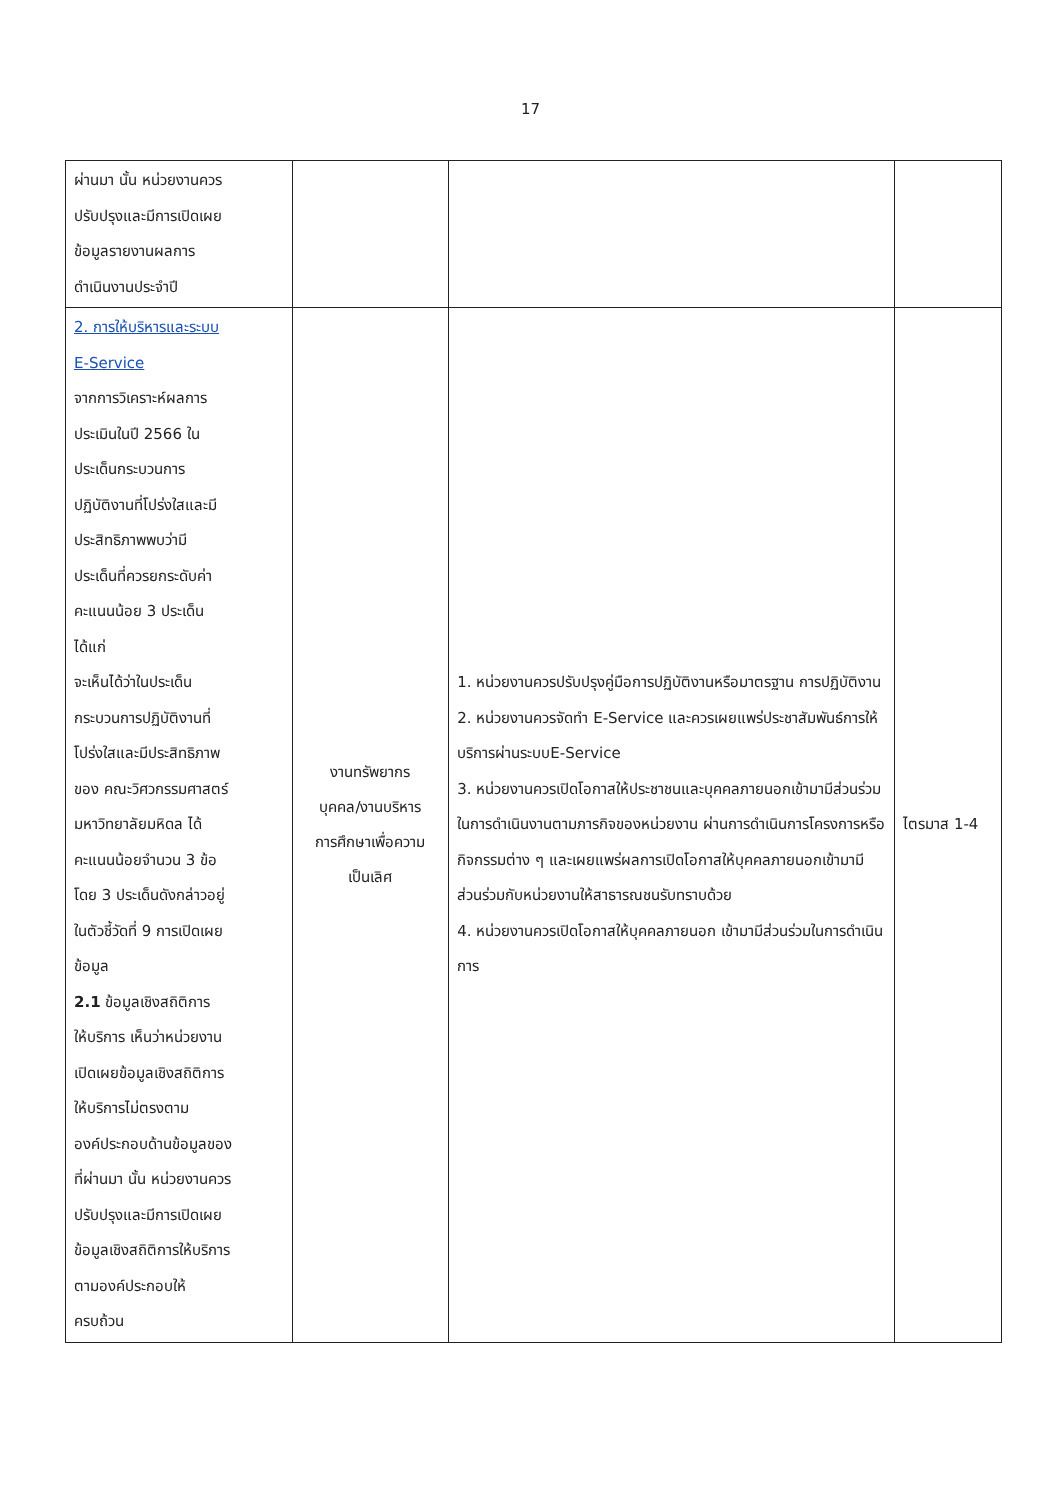17
| ผ่านมา นั้น หน่วยงานควร ปรับปรุงและมีการเปิดเผย ข้อมูลรายงานผลการ ดำเนินงานประจำปี | | | |
| 2. การให้บริหารและระบบ E-Service จากการวิเคราะห์ผลการ ประเมินในปี 2566 ใน ประเด็นกระบวนการ ปฏิบัติงานที่โปร่งใสและมี ประสิทธิภาพพบว่ามี ประเด็นที่ควรยกระดับค่า คะแนนน้อย 3 ประเด็น ได้แก่ จะเห็นได้ว่าในประเด็น กระบวนการปฏิบัติงานที่ โปร่งใสและมีประสิทธิภาพ ของ คณะวิศวกรรมศาสตร์ มหาวิทยาลัยมหิดล ได้ คะแนนน้อยจำนวน 3 ข้อ โดย 3 ประเด็นดังกล่าวอยู่ ในตัวชี้วัดที่ 9 การเปิดเผย ข้อมูล 2.1 ข้อมูลเชิงสถิติการ ให้บริการ เห็นว่าหน่วยงาน เปิดเผยข้อมูลเชิงสถิติการ ให้บริการไม่ตรงตาม องค์ประกอบด้านข้อมูลของ ที่ผ่านมา นั้น หน่วยงานควร ปรับปรุงและมีการเปิดเผย ข้อมูลเชิงสถิติการให้บริการ ตามองค์ประกอบให้ ครบถ้วน | งานทรัพยากร บุคคล/งานบริหาร การศึกษาเพื่อความ เป็นเลิศ | 1. หน่วยงานควรปรับปรุงคู่มือการปฏิบัติงานหรือมาตรฐาน การปฏิบัติงาน 2. หน่วยงานควรจัดทำ E-Service และควรเผยแพร่ประชาสัมพันธ์การให้บริการผ่านระบบE-Service 3. หน่วยงานควรเปิดโอกาสให้ประชาชนและบุคคลภายนอกเข้ามามีส่วนร่วมในการดำเนินงานตามภารกิจของหน่วยงาน ผ่านการดำเนินการโครงการหรือกิจกรรมต่าง ๆ และเผยแพร่ผลการเปิดโอกาสให้บุคคลภายนอกเข้ามามีส่วนร่วมกับหน่วยงานให้สาธารณชนรับทราบด้วย 4. หน่วยงานควรเปิดโอกาสให้บุคคลภายนอก เข้ามามีส่วนร่วมในการดำเนินการ | ไตรมาส 1-4 |